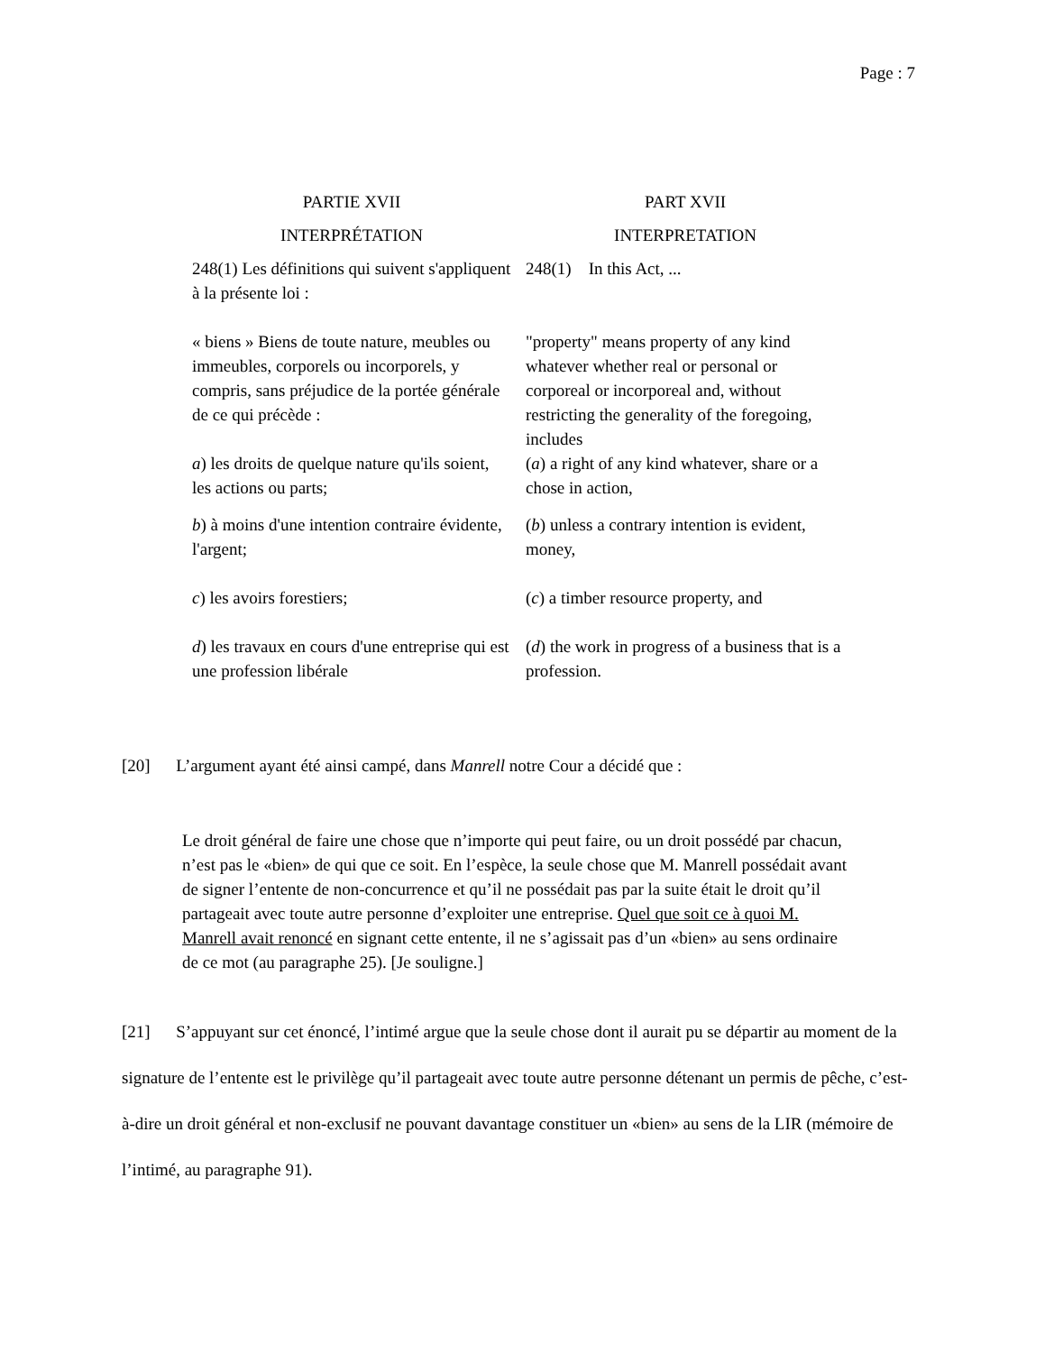Page : 7
| PARTIE XVII | PART XVII |
| INTERPRÉTATION | INTERPRETATION |
| 248(1) Les définitions qui suivent s'appliquent à la présente loi : | 248(1) In this Act, ... |
| « biens » Biens de toute nature, meubles ou immeubles, corporels ou incorporels, y compris, sans préjudice de la portée générale de ce qui précède : | "property" means property of any kind whatever whether real or personal or corporeal or incorporeal and, without restricting the generality of the foregoing, includes |
| a ) les droits de quelque nature qu'ils soient, les actions ou parts; | ( a ) a right of any kind whatever, share or a chose in action, |
| b ) à moins d'une intention contraire évidente, l'argent; | ( b ) unless a contrary intention is evident, money, |
| c ) les avoirs forestiers; | ( c ) a timber resource property, and |
| d ) les travaux en cours d'une entreprise qui est une profession libérale | ( d ) the work in progress of a business that is a profession. |
[20] L’argument ayant été ainsi campé, dans Manrell notre Cour a décidé que :
Le droit général de faire une chose que n’importe qui peut faire, ou un droit possédé par chacun, n’est pas le «bien» de qui que ce soit. En l’espèce, la seule chose que M. Manrell possédait avant de signer l’entente de non-concurrence et qu’il ne possédait pas par la suite était le droit qu’il partageait avec toute autre personne d’exploiter une entreprise. Quel que soit ce à quoi M. Manrell avait renoncé en signant cette entente, il ne s’agissait pas d’un «bien» au sens ordinaire de ce mot (au paragraphe 25). [Je souligne.]
[21] S’appuyant sur cet énoncé, l’intimé argue que la seule chose dont il aurait pu se départir au moment de la signature de l’entente est le privilège qu’il partageait avec toute autre personne détenant un permis de pêche, c’est-à-dire un droit général et non-exclusif ne pouvant davantage constituer un «bien» au sens de la LIR (mémoire de l’intimé, au paragraphe 91).